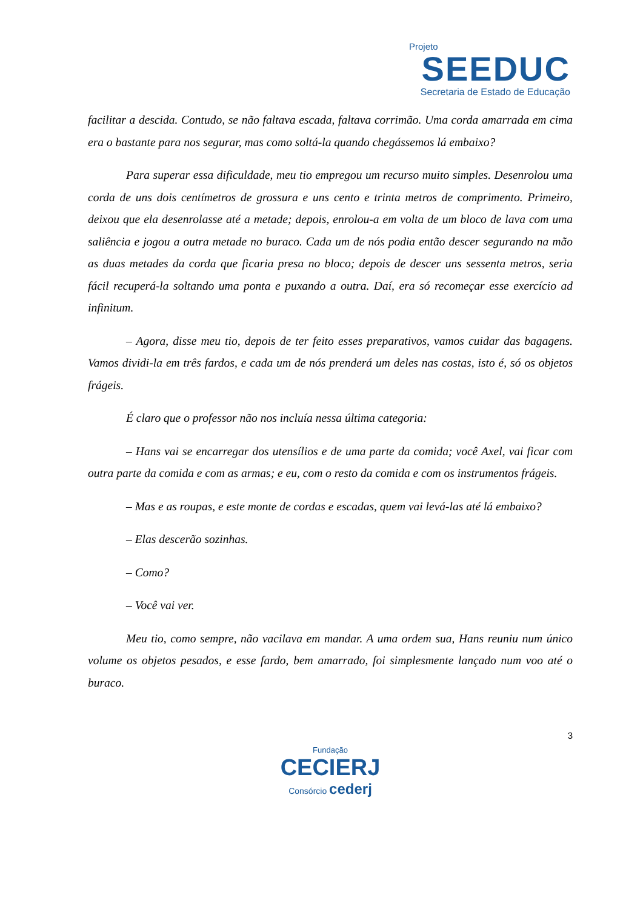Projeto
SEEDUC
Secretaria de Estado de Educação
facilitar a descida. Contudo, se não faltava escada, faltava corrimão. Uma corda amarrada em cima era o bastante para nos segurar, mas como soltá-la quando chegássemos lá embaixo?
Para superar essa dificuldade, meu tio empregou um recurso muito simples. Desenrolou uma corda de uns dois centímetros de grossura e uns cento e trinta metros de comprimento. Primeiro, deixou que ela desenrolasse até a metade; depois, enrolou-a em volta de um bloco de lava com uma saliência e jogou a outra metade no buraco. Cada um de nós podia então descer segurando na mão as duas metades da corda que ficaria presa no bloco; depois de descer uns sessenta metros, seria fácil recuperá-la soltando uma ponta e puxando a outra. Daí, era só recomeçar esse exercício ad infinitum.
– Agora, disse meu tio, depois de ter feito esses preparativos, vamos cuidar das bagagens. Vamos dividi-la em três fardos, e cada um de nós prenderá um deles nas costas, isto é, só os objetos frágeis.
É claro que o professor não nos incluía nessa última categoria:
– Hans vai se encarregar dos utensílios e de uma parte da comida; você Axel, vai ficar com outra parte da comida e com as armas; e eu, com o resto da comida e com os instrumentos frágeis.
– Mas e as roupas, e este monte de cordas e escadas, quem vai levá-las até lá embaixo?
– Elas descerão sozinhas.
– Como?
– Você vai ver.
Meu tio, como sempre, não vacilava em mandar. A uma ordem sua, Hans reuniu num único volume os objetos pesados, e esse fardo, bem amarrado, foi simplesmente lançado num voo até o buraco.
3
Fundação
CECIERJ
Consórcio cederj